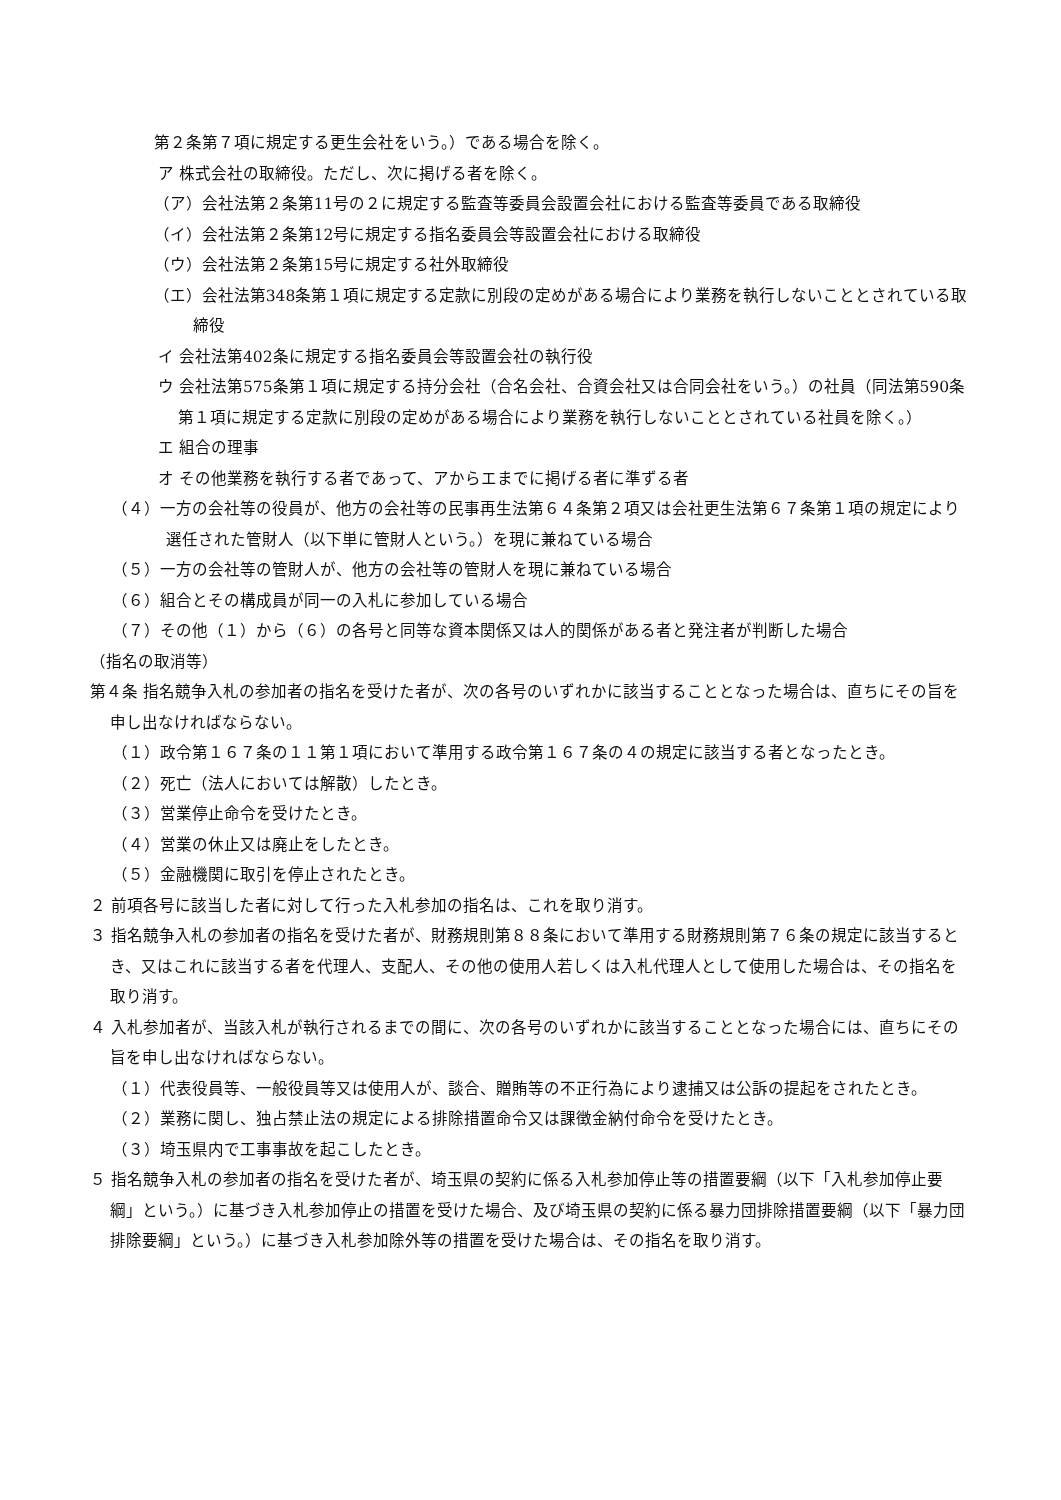第２条第７項に規定する更生会社をいう。）である場合を除く。
ア 株式会社の取締役。ただし、次に掲げる者を除く。
（ア）会社法第２条第11号の２に規定する監査等委員会設置会社における監査等委員である取締役
（イ）会社法第２条第12号に規定する指名委員会等設置会社における取締役
（ウ）会社法第２条第15号に規定する社外取締役
（エ）会社法第348条第１項に規定する定款に別段の定めがある場合により業務を執行しないこととされている取締役
イ 会社法第402条に規定する指名委員会等設置会社の執行役
ウ 会社法第575条第１項に規定する持分会社（合名会社、合資会社又は合同会社をいう。）の社員（同法第590条第１項に規定する定款に別段の定めがある場合により業務を執行しないこととされている社員を除く。）
エ 組合の理事
オ その他業務を執行する者であって、アからエまでに掲げる者に準ずる者
（４）一方の会社等の役員が、他方の会社等の民事再生法第６４条第２項又は会社更生法第６７条第１項の規定により選任された管財人（以下単に管財人という。）を現に兼ねている場合
（５）一方の会社等の管財人が、他方の会社等の管財人を現に兼ねている場合
（６）組合とその構成員が同一の入札に参加している場合
（７）その他（１）から（６）の各号と同等な資本関係又は人的関係がある者と発注者が判断した場合
（指名の取消等）
第４条 指名競争入札の参加者の指名を受けた者が、次の各号のいずれかに該当することとなった場合は、直ちにその旨を申し出なければならない。
（１）政令第１６７条の１１第１項において準用する政令第１６７条の４の規定に該当する者となったとき。
（２）死亡（法人においては解散）したとき。
（３）営業停止命令を受けたとき。
（４）営業の休止又は廃止をしたとき。
（５）金融機関に取引を停止されたとき。
２ 前項各号に該当した者に対して行った入札参加の指名は、これを取り消す。
３ 指名競争入札の参加者の指名を受けた者が、財務規則第８８条において準用する財務規則第７６条の規定に該当するとき、又はこれに該当する者を代理人、支配人、その他の使用人若しくは入札代理人として使用した場合は、その指名を取り消す。
４ 入札参加者が、当該入札が執行されるまでの間に、次の各号のいずれかに該当することとなった場合には、直ちにその旨を申し出なければならない。
（１）代表役員等、一般役員等又は使用人が、談合、贈賄等の不正行為により逮捕又は公訴の提起をされたとき。
（２）業務に関し、独占禁止法の規定による排除措置命令又は課徴金納付命令を受けたとき。
（３）埼玉県内で工事事故を起こしたとき。
５ 指名競争入札の参加者の指名を受けた者が、埼玉県の契約に係る入札参加停止等の措置要綱（以下「入札参加停止要綱」という。）に基づき入札参加停止の措置を受けた場合、及び埼玉県の契約に係る暴力団排除措置要綱（以下「暴力団排除要綱」という。）に基づき入札参加除外等の措置を受けた場合は、その指名を取り消す。